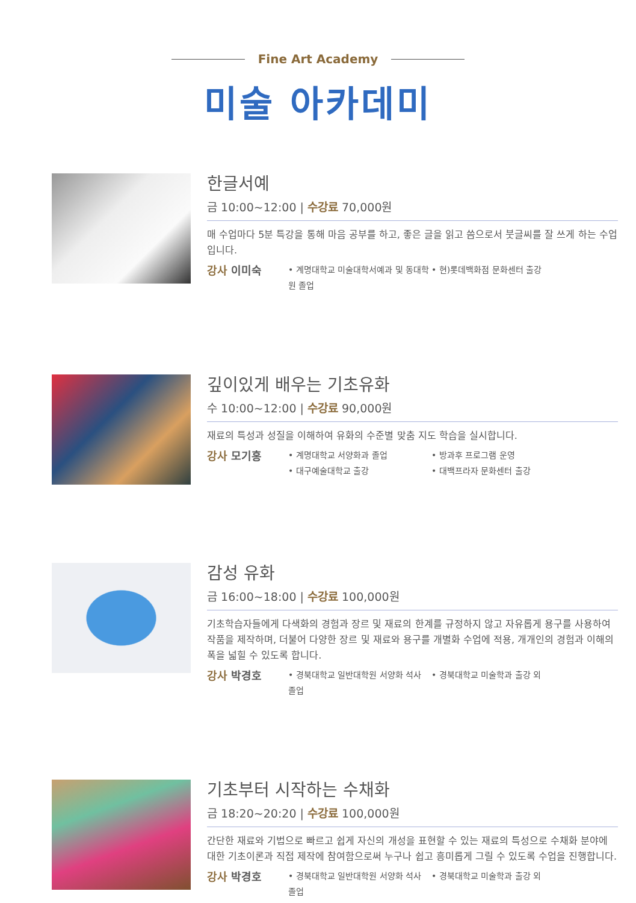Fine Art Academy
미술 아카데미
한글서예
금 10:00~12:00 | 수강료 70,000원
매 수업마다 5분 특강을 통해 마음 공부를 하고, 좋은 글을 읽고 씀으로서 붓글씨를 잘 쓰게 하는 수업입니다.
강사 이미숙
• 계명대학교 미술대학서예과 및 동대학원 졸업
• 현)롯데백화점 문화센터 출강
깊이있게 배우는 기초유화
수 10:00~12:00 | 수강료 90,000원
재료의 특성과 성질을 이해하여 유화의 수준별 맞춤 지도 학습을 실시합니다.
강사 모기홍
• 계명대학교 서양화과 졸업
• 방과후 프로그램 운영
• 대구예술대학교 출강
• 대백프라자 문화센터 출강
감성 유화
금 16:00~18:00 | 수강료 100,000원
기초학습자들에게 다색화의 경험과 장르 및 재료의 한계를 규정하지 않고 자유롭게 용구를 사용하여 작품을 제작하며, 더불어 다양한 장르 및 재료와 용구를 개별화 수업에 적용, 개개인의 경험과 이해의 폭을 넓힐 수 있도록 합니다.
강사 박경호
• 경북대학교 일반대학원 서양화 석사 졸업
• 경북대학교 미술학과 출강 외
기초부터 시작하는 수채화
금 18:20~20:20 | 수강료 100,000원
간단한 재료와 기법으로 빠르고 쉽게 자신의 개성을 표현할 수 있는 재료의 특성으로 수채화 분야에 대한 기초이론과 직접 제작에 참여함으로써 누구나 쉽고 흥미롭게 그릴 수 있도록 수업을 진행합니다.
강사 박경호
• 경북대학교 일반대학원 서양화 석사 졸업
• 경북대학교 미술학과 출강 외